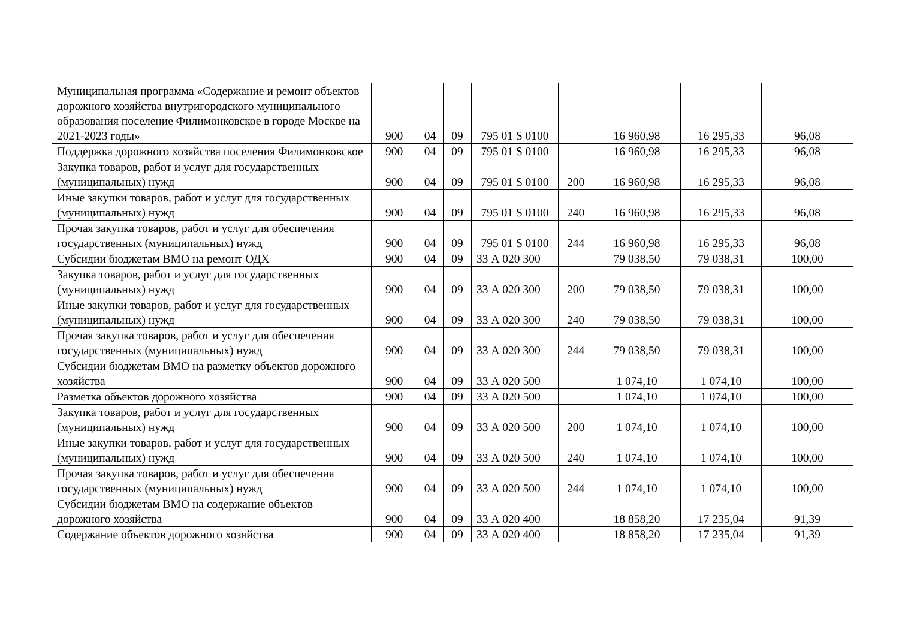| Муниципальная программа «Содержание и ремонт объектов дорожного хозяйства внутригородского муниципального образования поселение Филимонковское в городе Москве на 2021-2023 годы» | 900 | 04 | 09 | 795 01 S 0100 | | 16 960,98 | 16 295,33 | 96,08 |
| Поддержка дорожного хозяйства поселения Филимонковское | 900 | 04 | 09 | 795 01 S 0100 | | 16 960,98 | 16 295,33 | 96,08 |
| Закупка товаров, работ и услуг для государственных (муниципальных) нужд | 900 | 04 | 09 | 795 01 S 0100 | 200 | 16 960,98 | 16 295,33 | 96,08 |
| Иные закупки товаров, работ и услуг для государственных (муниципальных) нужд | 900 | 04 | 09 | 795 01 S 0100 | 240 | 16 960,98 | 16 295,33 | 96,08 |
| Прочая закупка товаров, работ и услуг для обеспечения государственных (муниципальных) нужд | 900 | 04 | 09 | 795 01 S 0100 | 244 | 16 960,98 | 16 295,33 | 96,08 |
| Субсидии бюджетам ВМО на ремонт ОДХ | 900 | 04 | 09 | 33 А 020 300 | | 79 038,50 | 79 038,31 | 100,00 |
| Закупка товаров, работ и услуг для государственных (муниципальных) нужд | 900 | 04 | 09 | 33 А 020 300 | 200 | 79 038,50 | 79 038,31 | 100,00 |
| Иные закупки товаров, работ и услуг для государственных (муниципальных) нужд | 900 | 04 | 09 | 33 А 020 300 | 240 | 79 038,50 | 79 038,31 | 100,00 |
| Прочая закупка товаров, работ и услуг для обеспечения государственных (муниципальных) нужд | 900 | 04 | 09 | 33 А 020 300 | 244 | 79 038,50 | 79 038,31 | 100,00 |
| Субсидии бюджетам ВМО на разметку объектов дорожного хозяйства | 900 | 04 | 09 | 33 А 020 500 | | 1 074,10 | 1 074,10 | 100,00 |
| Разметка объектов дорожного хозяйства | 900 | 04 | 09 | 33 А 020 500 | | 1 074,10 | 1 074,10 | 100,00 |
| Закупка товаров, работ и услуг для государственных (муниципальных) нужд | 900 | 04 | 09 | 33 А 020 500 | 200 | 1 074,10 | 1 074,10 | 100,00 |
| Иные закупки товаров, работ и услуг для государственных (муниципальных) нужд | 900 | 04 | 09 | 33 А 020 500 | 240 | 1 074,10 | 1 074,10 | 100,00 |
| Прочая закупка товаров, работ и услуг для обеспечения государственных (муниципальных) нужд | 900 | 04 | 09 | 33 А 020 500 | 244 | 1 074,10 | 1 074,10 | 100,00 |
| Субсидии бюджетам ВМО на содержание объектов дорожного хозяйства | 900 | 04 | 09 | 33 А 020 400 | | 18 858,20 | 17 235,04 | 91,39 |
| Содержание объектов дорожного хозяйства | 900 | 04 | 09 | 33 А 020 400 | | 18 858,20 | 17 235,04 | 91,39 |